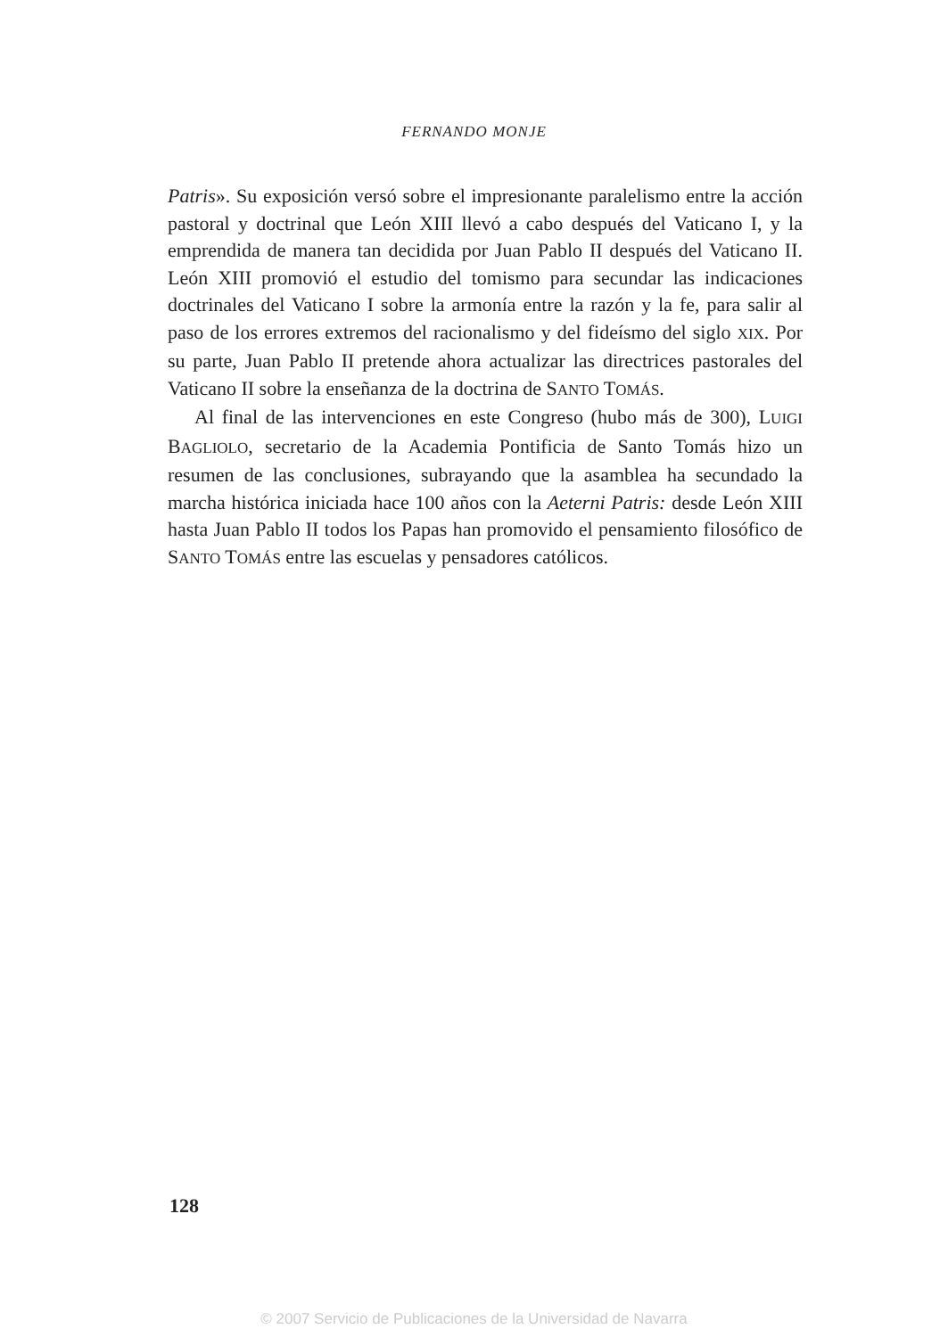FERNANDO MONJE
Patris». Su exposición versó sobre el impresionante paralelismo entre la acción pastoral y doctrinal que León XIII llevó a cabo después del Vaticano I, y la emprendida de manera tan decidida por Juan Pablo II después del Vaticano II. León XIII promovió el estudio del tomismo para secundar las indicaciones doctrinales del Vaticano I sobre la armonía entre la razón y la fe, para salir al paso de los errores extremos del racionalismo y del fideísmo del siglo XIX. Por su parte, Juan Pablo II pretende ahora actualizar las directrices pastorales del Vaticano II sobre la enseñanza de la doctrina de SANTO TOMÁS.
Al final de las intervenciones en este Congreso (hubo más de 300), LUIGI BAGLIOLO, secretario de la Academia Pontificia de Santo Tomás hizo un resumen de las conclusiones, subrayando que la asamblea ha secundado la marcha histórica iniciada hace 100 años con la Aeterni Patris: desde León XIII hasta Juan Pablo II todos los Papas han promovido el pensamiento filosófico de SANTO TOMÁS entre las escuelas y pensadores católicos.
128
© 2007 Servicio de Publicaciones de la Universidad de Navarra